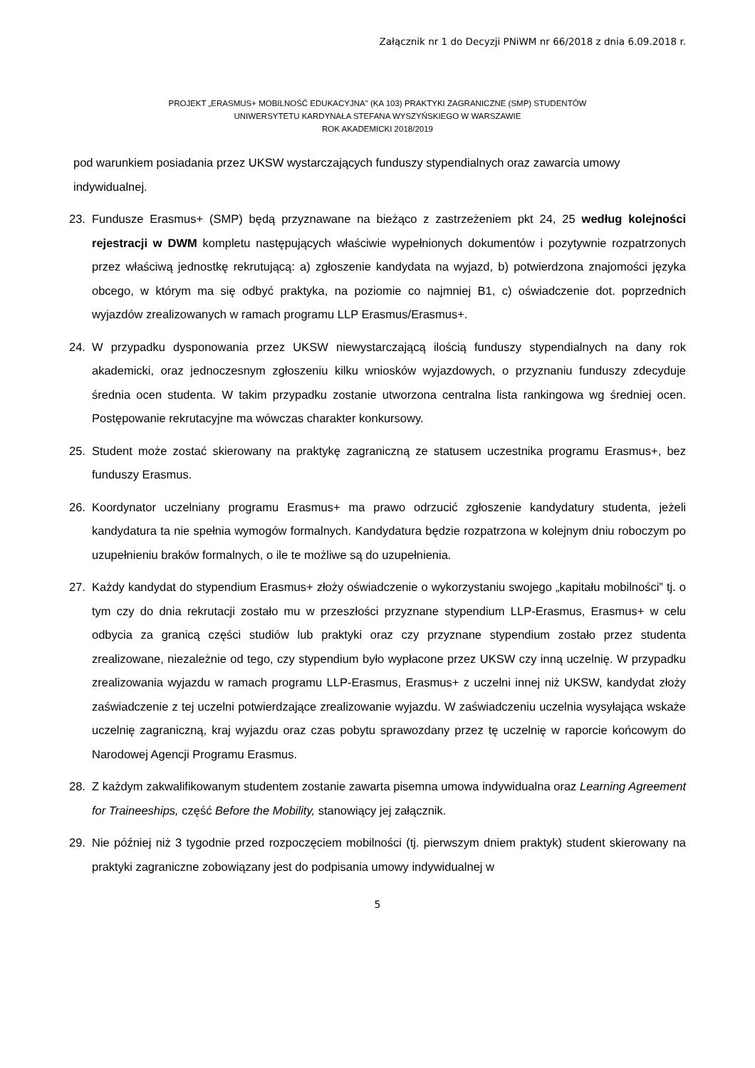Załącznik nr 1 do Decyzji PNiWM nr 66/2018 z dnia 6.09.2018 r.
PROJEKT „ERASMUS+ MOBILNOŚĆ EDUKACYJNA" (KA 103) PRAKTYKI ZAGRANICZNE (SMP) STUDENTÓW
UNIWERSYTETU KARDYNAŁA STEFANA WYSZYŃSKIEGO W WARSZAWIE
ROK AKADEMICKI 2018/2019
pod warunkiem posiadania przez UKSW wystarczających funduszy stypendialnych oraz zawarcia umowy indywidualnej.
23. Fundusze Erasmus+ (SMP) będą przyznawane na bieżąco z zastrzeżeniem pkt 24, 25 według kolejności rejestracji w DWM kompletu następujących właściwie wypełnionych dokumentów i pozytywnie rozpatrzonych przez właściwą jednostkę rekrutującą: a) zgłoszenie kandydata na wyjazd, b) potwierdzona znajomości języka obcego, w którym ma się odbyć praktyka, na poziomie co najmniej B1, c) oświadczenie dot. poprzednich wyjazdów zrealizowanych w ramach programu LLP Erasmus/Erasmus+.
24. W przypadku dysponowania przez UKSW niewystarczającą ilością funduszy stypendialnych na dany rok akademicki, oraz jednoczesnym zgłoszeniu kilku wniosków wyjazdowych, o przyznaniu funduszy zdecyduje średnia ocen studenta. W takim przypadku zostanie utworzona centralna lista rankingowa wg średniej ocen. Postępowanie rekrutacyjne ma wówczas charakter konkursowy.
25. Student może zostać skierowany na praktykę zagraniczną ze statusem uczestnika programu Erasmus+, bez funduszy Erasmus.
26. Koordynator uczelniany programu Erasmus+ ma prawo odrzucić zgłoszenie kandydatury studenta, jeżeli kandydatura ta nie spełnia wymogów formalnych. Kandydatura będzie rozpatrzona w kolejnym dniu roboczym po uzupełnieniu braków formalnych, o ile te możliwe są do uzupełnienia.
27. Każdy kandydat do stypendium Erasmus+ złoży oświadczenie o wykorzystaniu swojego „kapitału mobilności” tj. o tym czy do dnia rekrutacji zostało mu w przeszłości przyznane stypendium LLP-Erasmus, Erasmus+ w celu odbycia za granicą części studiów lub praktyki oraz czy przyznane stypendium zostało przez studenta zrealizowane, niezależnie od tego, czy stypendium było wypłacone przez UKSW czy inną uczelnię. W przypadku zrealizowania wyjazdu w ramach programu LLP-Erasmus, Erasmus+ z uczelni innej niż UKSW, kandydat złoży zaświadczenie z tej uczelni potwierdzające zrealizowanie wyjazdu. W zaświadczeniu uczelnia wysyłająca wskaże uczelnię zagraniczną, kraj wyjazdu oraz czas pobytu sprawozdany przez tę uczelnię w raporcie końcowym do Narodowej Agencji Programu Erasmus.
28. Z każdym zakwalifikowanym studentem zostanie zawarta pisemna umowa indywidualna oraz Learning Agreement for Traineeships, część Before the Mobility, stanowiący jej załącznik.
29. Nie później niż 3 tygodnie przed rozpoczęciem mobilności (tj. pierwszym dniem praktyk) student skierowany na praktyki zagraniczne zobowiązany jest do podpisania umowy indywidualnej w
5